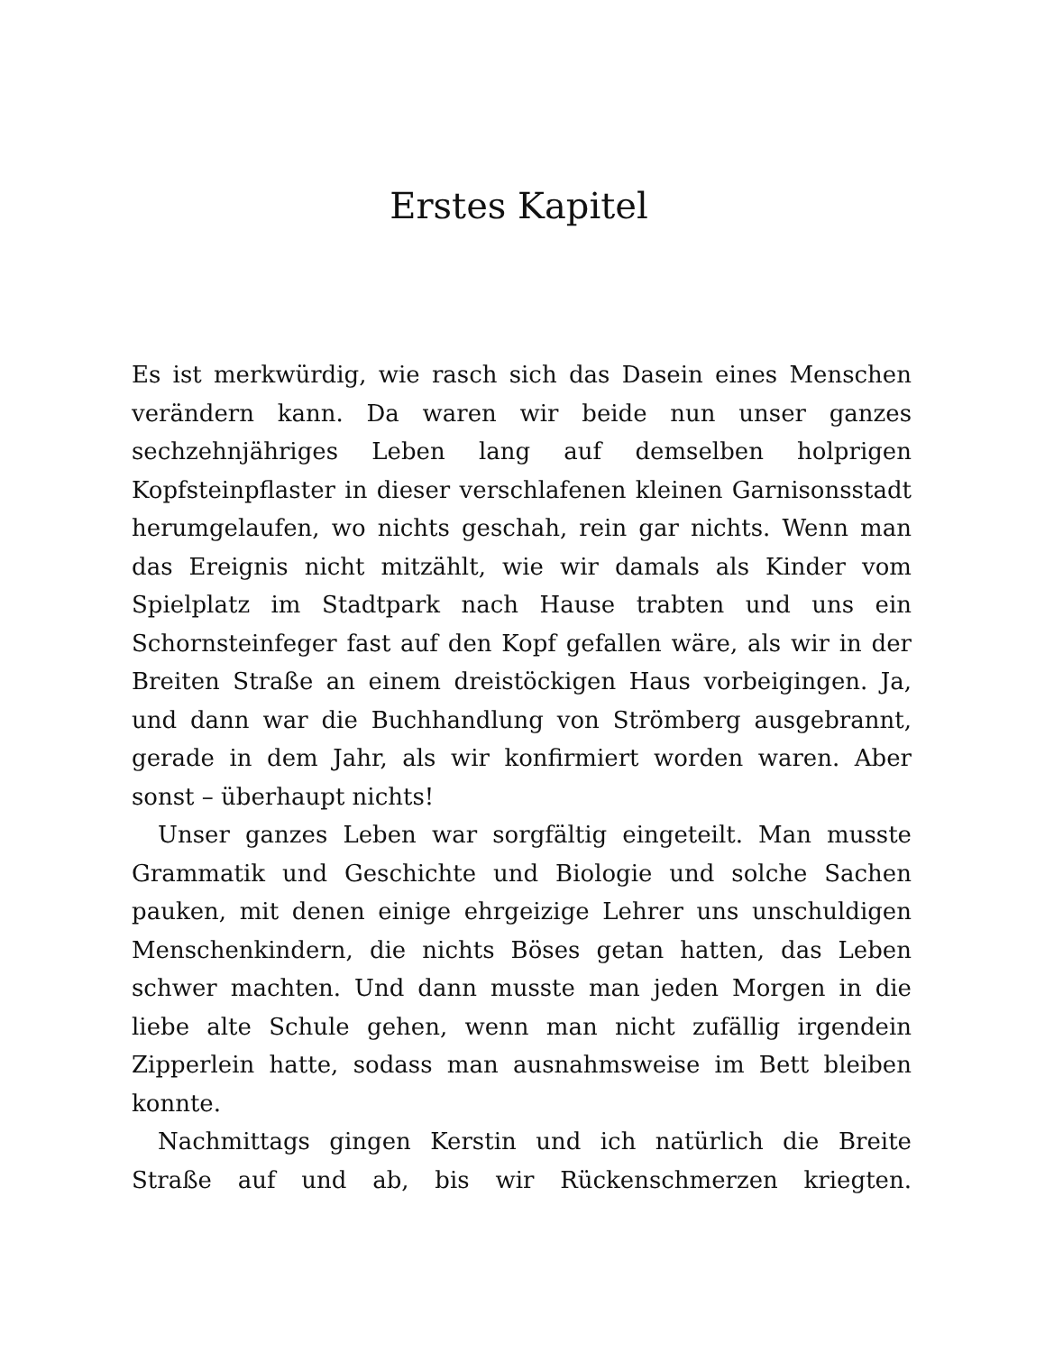Erstes Kapitel
Es ist merkwürdig, wie rasch sich das Dasein eines Menschen verändern kann. Da waren wir beide nun unser ganzes sechzehnjähriges Leben lang auf demselben holprigen Kopfsteinpflaster in dieser verschlafenen kleinen Garnisonsstadt herumgelaufen, wo nichts geschah, rein gar nichts. Wenn man das Ereignis nicht mitzählt, wie wir damals als Kinder vom Spielplatz im Stadtpark nach Hause trabten und uns ein Schornsteinfeger fast auf den Kopf gefallen wäre, als wir in der Breiten Straße an einem dreistöckigen Haus vorbeigingen. Ja, und dann war die Buchhandlung von Strömberg ausgebrannt, gerade in dem Jahr, als wir konfirmiert worden waren. Aber sonst – überhaupt nichts!
Unser ganzes Leben war sorgfältig eingeteilt. Man musste Grammatik und Geschichte und Biologie und solche Sachen pauken, mit denen einige ehrgeizige Lehrer uns unschuldigen Menschenkindern, die nichts Böses getan hatten, das Leben schwer machten. Und dann musste man jeden Morgen in die liebe alte Schule gehen, wenn man nicht zufällig irgendein Zipperlein hatte, sodass man ausnahmsweise im Bett bleiben konnte.
Nachmittags gingen Kerstin und ich natürlich die Breite Straße auf und ab, bis wir Rückenschmerzen kriegten.